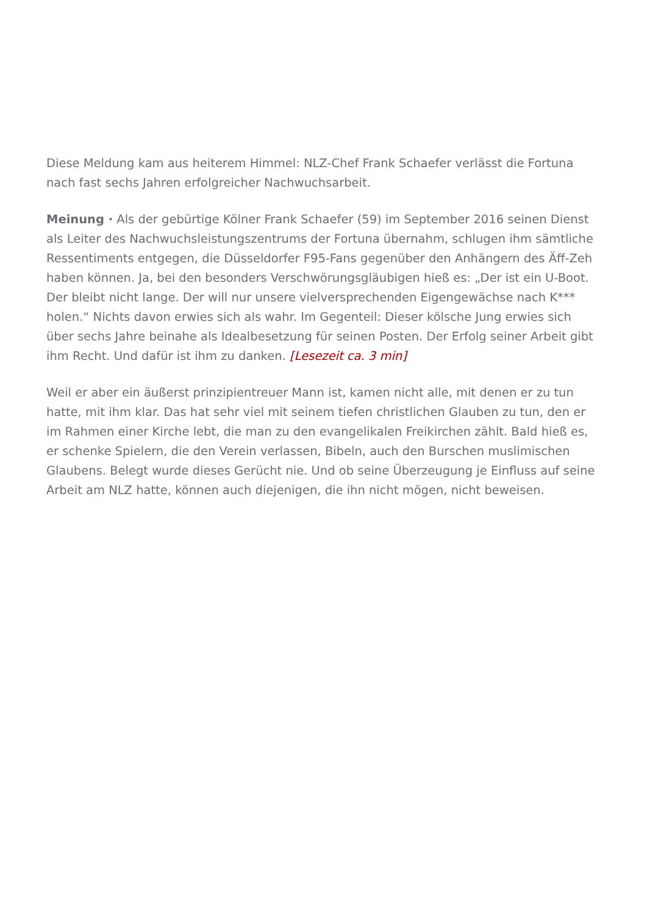Diese Meldung kam aus heiterem Himmel: NLZ-Chef Frank Schaefer verlässt die Fortuna nach fast sechs Jahren erfolgreicher Nachwuchsarbeit.
Meinung · Als der gebürtige Kölner Frank Schaefer (59) im September 2016 seinen Dienst als Leiter des Nachwuchsleistungszentrums der Fortuna übernahm, schlugen ihm sämtliche Ressentiments entgegen, die Düsseldorfer F95-Fans gegenüber den Anhängern des Äff-Zeh haben können. Ja, bei den besonders Verschwörungsgläubigen hieß es: „Der ist ein U-Boot. Der bleibt nicht lange. Der will nur unsere vielversprechenden Eigengewächse nach K*** holen.“ Nichts davon erwies sich als wahr. Im Gegenteil: Dieser kölsche Jung erwies sich über sechs Jahre beinahe als Idealbesetzung für seinen Posten. Der Erfolg seiner Arbeit gibt ihm Recht. Und dafür ist ihm zu danken. [Lesezeit ca. 3 min]
Weil er aber ein äußerst prinzipientreuer Mann ist, kamen nicht alle, mit denen er zu tun hatte, mit ihm klar. Das hat sehr viel mit seinem tiefen christlichen Glauben zu tun, den er im Rahmen einer Kirche lebt, die man zu den evangelikalen Freikirchen zählt. Bald hieß es, er schenke Spielern, die den Verein verlassen, Bibeln, auch den Burschen muslimischen Glaubens. Belegt wurde dieses Gerücht nie. Und ob seine Überzeugung je Einfluss auf seine Arbeit am NLZ hatte, können auch diejenigen, die ihn nicht mögen, nicht beweisen.